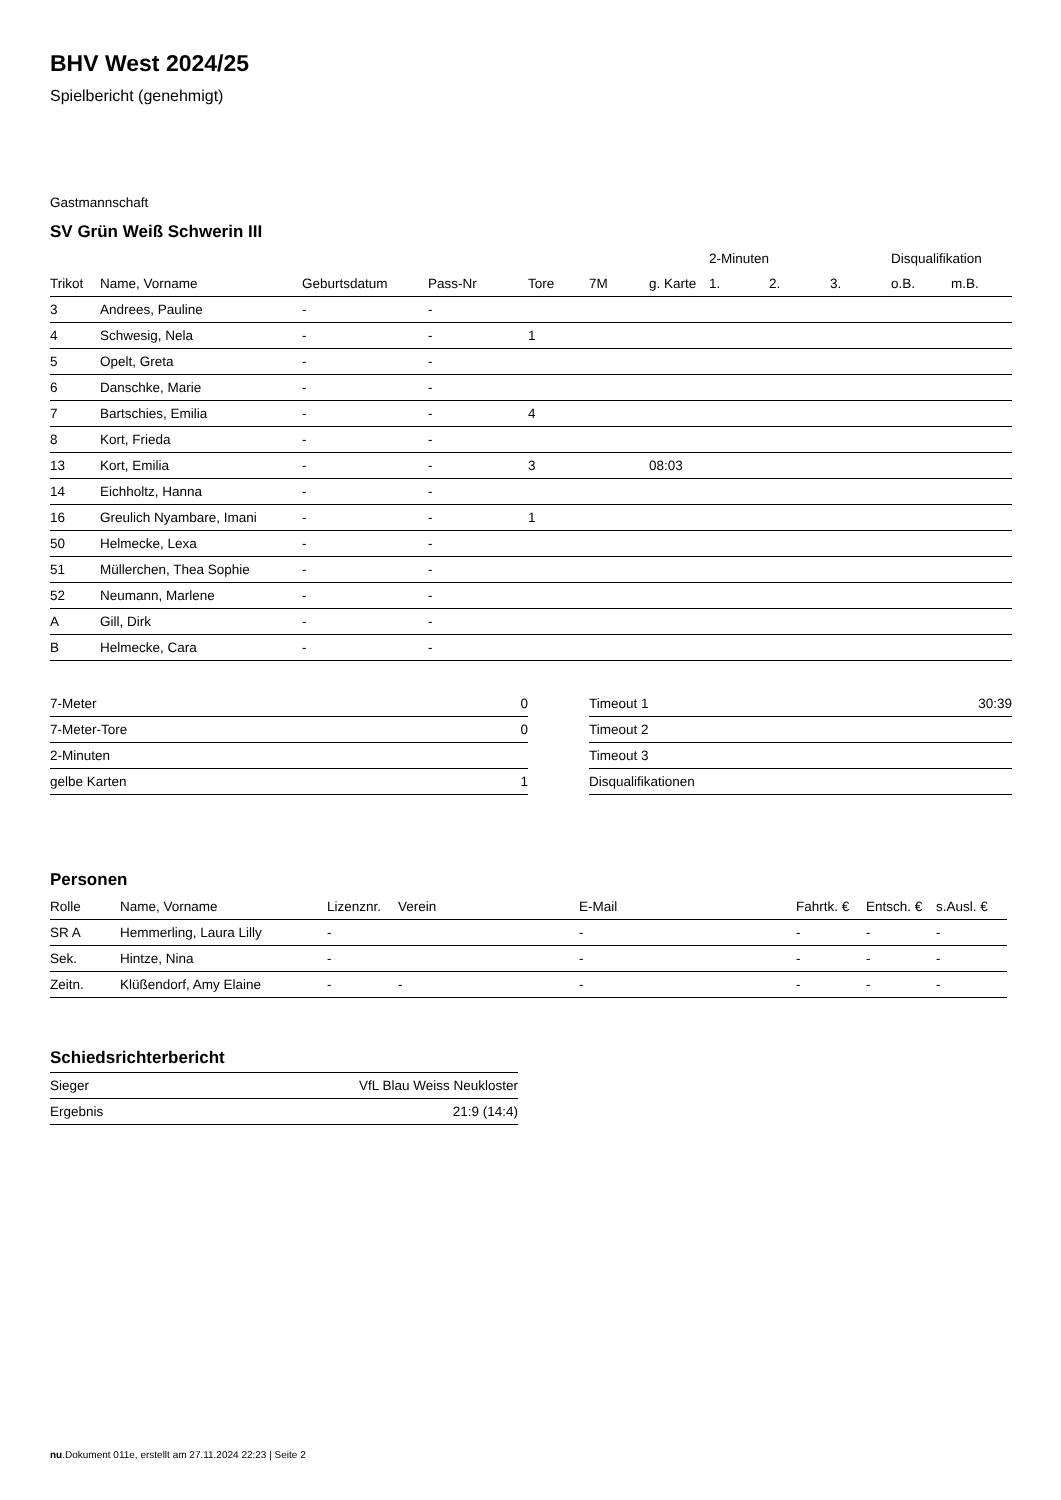BHV West 2024/25
Spielbericht (genehmigt)
Gastmannschaft
SV Grün Weiß Schwerin III
| | | | | | | | 2-Minuten | | | Disqualifikation | |
| --- | --- | --- | --- | --- | --- | --- | --- | --- | --- | --- | --- |
| Trikot | Name, Vorname | Geburtsdatum | Pass-Nr | Tore | 7M | g. Karte | 1. | 2. | 3. | o.B. | m.B. |
| 3 | Andrees, Pauline | - | - | | | | | | | | |
| 4 | Schwesig, Nela | - | - | 1 | | | | | | | |
| 5 | Opelt, Greta | - | - | | | | | | | | |
| 6 | Danschke, Marie | - | - | | | | | | | | |
| 7 | Bartschies, Emilia | - | - | 4 | | | | | | | |
| 8 | Kort, Frieda | - | - | | | | | | | | |
| 13 | Kort, Emilia | - | - | 3 | | 08:03 | | | | | |
| 14 | Eichholtz, Hanna | - | - | | | | | | | | |
| 16 | Greulich Nyambare, Imani | - | - | 1 | | | | | | | |
| 50 | Helmecke, Lexa | - | - | | | | | | | | |
| 51 | Müllerchen, Thea Sophie | - | - | | | | | | | | |
| 52 | Neumann, Marlene | - | - | | | | | | | | |
| A | Gill, Dirk | - | - | | | | | | | | |
| B | Helmecke, Cara | - | - | | | | | | | | |
| 7-Meter | 0 |
| 7-Meter-Tore | 0 |
| 2-Minuten | |
| gelbe Karten | 1 |
| Timeout 1 | 30:39 |
| Timeout 2 | |
| Timeout 3 | |
| Disqualifikationen | |
Personen
| Rolle | Name, Vorname | Lizenznr. | Verein | E-Mail | Fahrtk. € | Entsch. € | s.Ausl. € |
| --- | --- | --- | --- | --- | --- | --- | --- |
| SR A | Hemmerling, Laura Lilly | - | | - | - | - | - |
| Sek. | Hintze, Nina | - | | - | - | - | - |
| Zeitn. | Klüßendorf, Amy Elaine | - | - | - | - | - | - |
Schiedsrichterbericht
| Sieger | VfL Blau Weiss Neukloster |
| Ergebnis | 21:9 (14:4) |
nu.Dokument 011e, erstellt am 27.11.2024 22:23 | Seite 2